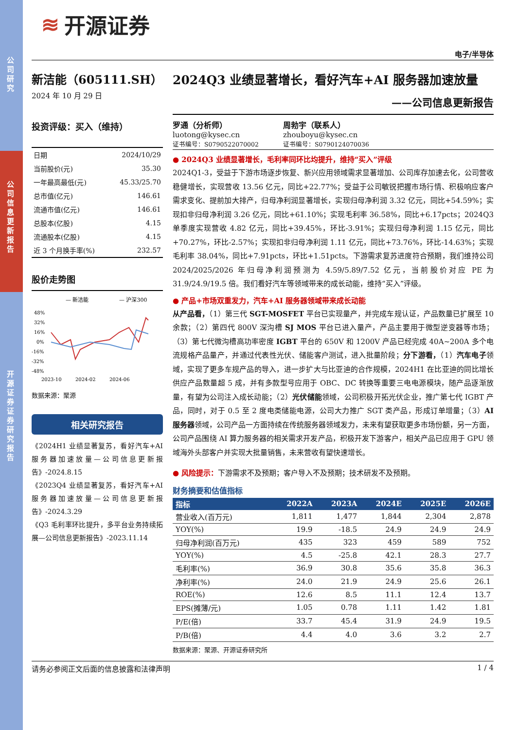公司研究
公司信息更新报告
开源证券 证券研究报告
≋ 开源证券
电子/半导体
新洁能（605111.SH）
2024 年 10 月 29 日
投资评级：买入（维持）
| 日期 | 2024/10/29 |
| 当前股价(元) | 35.30 |
| 一年最高最低(元) | 45.33/25.70 |
| 总市值(亿元) | 146.61 |
| 流通市值(亿元) | 146.61 |
| 总股本(亿股) | 4.15 |
| 流通股本(亿股) | 4.15 |
| 近 3 个月换手率(%) | 232.57 |
股价走势图
— 新洁能
— 沪深300
48%
32%
16%
0%
-16%
-32%
-48%
2023-10
2024-02
2024-06
数据来源：聚源
相关研究报告
《2024H1 业绩显著复苏，看好汽车+AI 服务器加速放量—公司信息更新报告》-2024.8.15
《2023Q4 业绩显著复苏，看好汽车+AI 服务器加速放量—公司信息更新报告》-2024.3.29
《Q3 毛利率环比提升，多平台业务持续拓展—公司信息更新报告》-2023.11.14
2024Q3 业绩显著增长，看好汽车+AI 服务器加速放量
——公司信息更新报告
罗通（分析师）
luotong@kysec.cn
证书编号：S0790522070002
周勃宇（联系人）
zhouboyu@kysec.cn
证书编号：S0790124070036
● 2024Q3 业绩显著增长，毛利率同环比均提升，维持“买入”评级
2024Q1-3，受益于下游市场逐步恢复、新兴应用领域需求显著增加、公司库存加速去化，公司营收稳健增长，实现营收 13.56 亿元，同比+22.77%；受益于公司敏锐把握市场行情、积极响应客户需求变化、提前加大排产，归母净利润显著增长，实现归母净利润 3.32 亿元，同比+54.59%；实现扣非归母净利润 3.26 亿元，同比+61.10%；实现毛利率 36.58%，同比+6.17pcts；2024Q3 单季度实现营收 4.82 亿元，同比+39.45%，环比-3.91%；实现归母净利润 1.15 亿元，同比+70.27%，环比-2.57%；实现扣非归母净利润 1.11 亿元，同比+73.76%，环比-14.63%；实现毛利率 38.04%，同比+7.91pcts，环比+1.51pcts。下游需求复苏进度符合预期，我们维持公司 2024/2025/2026 年归母净利润预测为 4.59/5.89/7.52 亿元，当前股价对应 PE 为 31.9/24.9/19.5 倍。我们看好汽车等领域带来的成长动能，维持“买入”评级。
● 产品+市场双重发力，汽车+AI 服务器领域带来成长动能
从产品看，（1）第三代 SGT-MOSFET 平台已实现量产，并完成车规认证，产品数量已扩展至 10 余款；（2）第四代 800V 深沟槽 SJ MOS 平台已进入量产，产品主要用于微型逆变器等市场；（3）第七代微沟槽高功率密度 IGBT 平台的 650V 和 1200V 产品已经完成 40A~200A 多个电流规格产品量产，并通过代表性光伏、储能客户测试，进入批量阶段；分下游看，（1）汽车电子领域，实现了更多车规产品的导入，进一步扩大与比亚迪的合作规模，2024H1 在比亚迪的同比增长供应产品数量超 5 成，并有多款型号应用于 OBC、DC 转换等重要三电电源模块，随产品逐渐放量，有望为公司注入成长动能；（2）光伏储能领域，公司积极开拓光伏企业，推广第七代 IGBT 产品，同时，对于 0.5 至 2 度电类储能电源，公司大力推广 SGT 类产品，形成订单增量；（3）AI 服务器领域，公司产品一方面持续在传统服务器领域发力，未来有望获取更多市场份额，另一方面，公司产品围绕 AI 算力服务器的相关需求开发产品，积极开发下游客户，相关产品已应用于 GPU 领域海外头部客户并实现大批量销售，未来营收有望快速增长。
● 风险提示：下游需求不及预期；客户导入不及预期；技术研发不及预期。
财务摘要和估值指标
| 指标 | 2022A | 2023A | 2024E | 2025E | 2026E |
| --- | --- | --- | --- | --- | --- |
| 营业收入(百万元) | 1,811 | 1,477 | 1,844 | 2,304 | 2,878 |
| YOY(%) | 19.9 | -18.5 | 24.9 | 24.9 | 24.9 |
| 归母净利润(百万元) | 435 | 323 | 459 | 589 | 752 |
| YOY(%) | 4.5 | -25.8 | 42.1 | 28.3 | 27.7 |
| 毛利率(%) | 36.9 | 30.8 | 35.6 | 35.8 | 36.3 |
| 净利率(%) | 24.0 | 21.9 | 24.9 | 25.6 | 26.1 |
| ROE(%) | 12.6 | 8.5 | 11.1 | 12.4 | 13.7 |
| EPS(摊薄/元) | 1.05 | 0.78 | 1.11 | 1.42 | 1.81 |
| P/E(倍) | 33.7 | 45.4 | 31.9 | 24.9 | 19.5 |
| P/B(倍) | 4.4 | 4.0 | 3.6 | 3.2 | 2.7 |
数据来源：聚源、开源证券研究所
请务必参阅正文后面的信息披露和法律声明 1 / 4